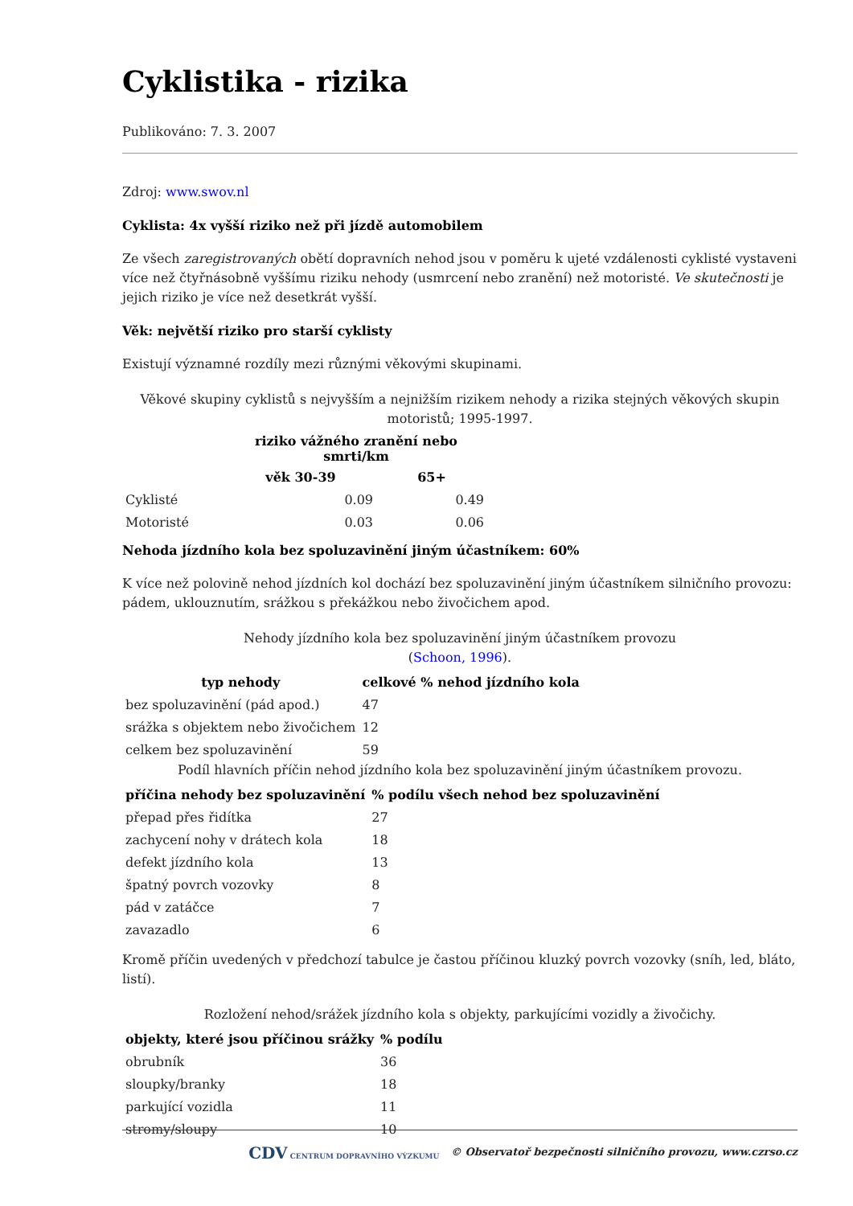Cyklistika - rizika
Publikováno: 7. 3. 2007
Zdroj: www.swov.nl
Cyklista: 4x vyšší riziko než při jízdě automobilem
Ze všech zaregistrovaných obětí dopravních nehod jsou v poměru k ujeté vzdálenosti cyklisté vystaveni více než čtyřnásobně vyššímu riziku nehody (usmrcení nebo zranění) než motoristé. Ve skutečnosti je jejich riziko je více než desetkrát vyšší.
Věk: největší riziko pro starší cyklisty
Existují významné rozdíly mezi různými věkovými skupinami.
Věkové skupiny cyklistů s nejvyšším a nejnižším rizikem nehody a rizika stejných věkových skupin motoristů; 1995-1997.
| | riziko vážného zranění nebo smrti/km | |
| --- | --- | --- |
| | věk 30-39 | 65+ |
| Cyklisté | 0.09 | 0.49 |
| Motoristé | 0.03 | 0.06 |
Nehoda jízdního kola bez spoluzavinění jiným účastníkem: 60%
K více než polovině nehod jízdních kol dochází bez spoluzavinění jiným účastníkem silničního provozu: pádem, uklouznutím, srážkou s překážkou nebo živočichem apod.
Nehody jízdního kola bez spoluzavinění jiným účastníkem provozu
(Schoon, 1996).
| typ nehody | celkové % nehod jízdního kola |
| --- | --- |
| bez spoluzavinění (pád apod.) | 47 |
| srážka s objektem nebo živočichem | 12 |
| celkem bez spoluzavinění | 59 |
Podíl hlavních příčin nehod jízdního kola bez spoluzavinění jiným účastníkem provozu.
| příčina nehody bez spoluzavinění | % podílu všech nehod bez spoluzavinění |
| --- | --- |
| přepad přes řidítka | 27 |
| zachycení nohy v drátech kola | 18 |
| defekt jízdního kola | 13 |
| špatný povrch vozovky | 8 |
| pád v zatáčce | 7 |
| zavazadlo | 6 |
Kromě příčin uvedených v předchozí tabulce je častou příčinou kluzký povrch vozovky (sníh, led, bláto, listí).
Rozložení nehod/srážek jízdního kola s objekty, parkujícími vozidly a živočichy.
| objekty, které jsou příčinou srážky | % podílu |
| --- | --- |
| obrubník | 36 |
| sloupky/branky | 18 |
| parkující vozidla | 11 |
| stromy/sloupy | 10 |
CDV CENTRUM DOPRAVNÍHO VÝZKUMU © Observatoř bezpečnosti silničního provozu, www.czrso.cz